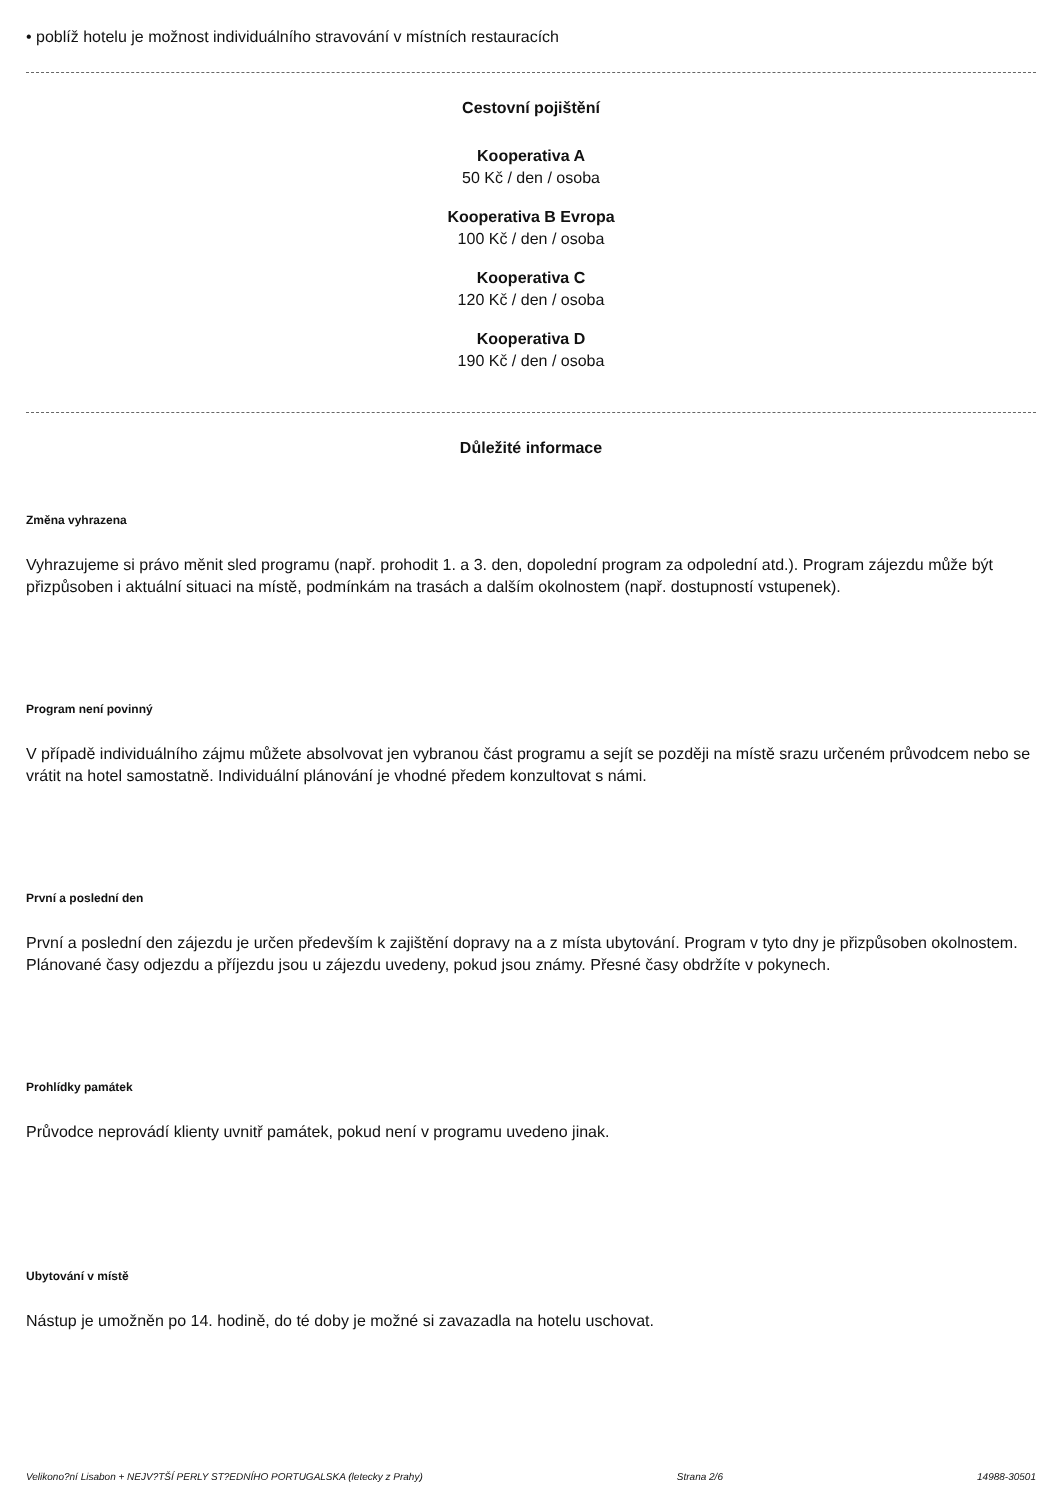• poblíž hotelu je možnost individuálního stravování v místních restauracích
Cestovní pojištění
Kooperativa A
50 Kč / den / osoba
Kooperativa B Evropa
100 Kč / den / osoba
Kooperativa C
120 Kč / den / osoba
Kooperativa D
190 Kč / den / osoba
Důležité informace
Změna vyhrazena
Vyhrazujeme si právo měnit sled programu (např. prohodit 1. a 3. den, dopolední program za odpolední atd.). Program zájezdu může být přizpůsoben i aktuální situaci na místě, podmínkám na trasách a dalším okolnostem (např. dostupností vstupenek).
Program není povinný
V případě individuálního zájmu můžete absolvovat jen vybranou část programu a sejít se později na místě srazu určeném průvodcem nebo se vrátit na hotel samostatně. Individuální plánování je vhodné předem konzultovat s námi.
První a poslední den
První a poslední den zájezdu je určen především k zajištění dopravy na a z místa ubytování. Program v tyto dny je přizpůsoben okolnostem. Plánované časy odjezdu a příjezdu jsou u zájezdu uvedeny, pokud jsou známy. Přesné časy obdržíte v pokynech.
Prohlídky památek
Průvodce neprovádí klienty uvnitř památek, pokud není v programu uvedeno jinak.
Ubytování v místě
Nástup je umožněn po 14. hodině, do té doby je možné si zavazadla na hotelu uschovat.
Velikono?ní Lisabon + NEJV?TŠÍ PERLY ST?EDNÍHO PORTUGALSKA (letecky z Prahy) Strana 2/6 14988-30501